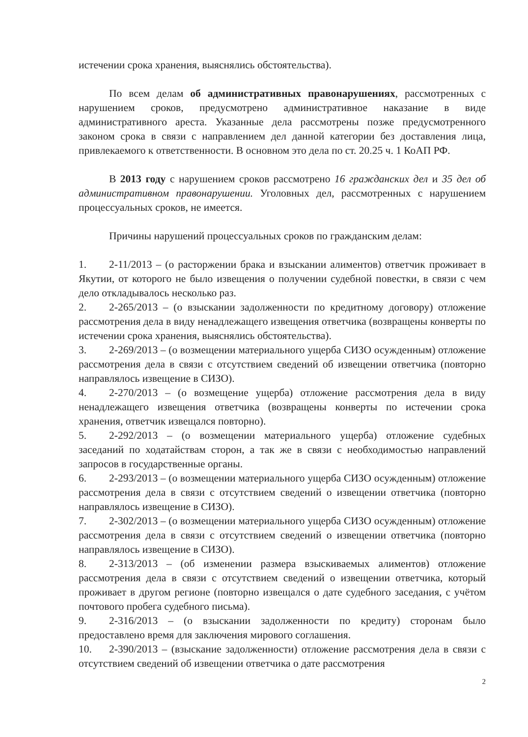истечении срока хранения, выяснялись обстоятельства).
По всем делам об административных правонарушениях, рассмотренных с нарушением сроков, предусмотрено административное наказание в виде административного ареста. Указанные дела рассмотрены позже предусмотренного законом срока в связи с направлением дел данной категории без доставления лица, привлекаемого к ответственности. В основном это дела по ст. 20.25 ч. 1 КоАП РФ.
В 2013 году с нарушением сроков рассмотрено 16 гражданских дел и 35 дел об административном правонарушении. Уголовных дел, рассмотренных с нарушением процессуальных сроков, не имеется.
Причины нарушений процессуальных сроков по гражданским делам:
1. 2-11/2013 – (о расторжении брака и взыскании алиментов) ответчик проживает в Якутии, от которого не было извещения о получении судебной повестки, в связи с чем дело откладывалось несколько раз.
2. 2-265/2013 – (о взыскании задолженности по кредитному договору) отложение рассмотрения дела в виду ненадлежащего извещения ответчика (возвращены конверты по истечении срока хранения, выяснялись обстоятельства).
3. 2-269/2013 – (о возмещении материального ущерба СИЗО осужденным) отложение рассмотрения дела в связи с отсутствием сведений об извещении ответчика (повторно направлялось извещение в СИЗО).
4. 2-270/2013 – (о возмещение ущерба) отложение рассмотрения дела в виду ненадлежащего извещения ответчика (возвращены конверты по истечении срока хранения, ответчик извещался повторно).
5. 2-292/2013 – (о возмещении материального ущерба) отложение судебных заседаний по ходатайствам сторон, а так же в связи с необходимостью направлений запросов в государственные органы.
6. 2-293/2013 – (о возмещении материального ущерба СИЗО осужденным) отложение рассмотрения дела в связи с отсутствием сведений о извещении ответчика (повторно направлялось извещение в СИЗО).
7. 2-302/2013 – (о возмещении материального ущерба СИЗО осужденным) отложение рассмотрения дела в связи с отсутствием сведений о извещении ответчика (повторно направлялось извещение в СИЗО).
8. 2-313/2013 – (об изменении размера взыскиваемых алиментов) отложение рассмотрения дела в связи с отсутствием сведений о извещении ответчика, который проживает в другом регионе (повторно извещался о дате судебного заседания, с учётом почтового пробега судебного письма).
9. 2-316/2013 – (о взыскании задолженности по кредиту) сторонам было предоставлено время для заключения мирового соглашения.
10. 2-390/2013 – (взыскание задолженности) отложение рассмотрения дела в связи с отсутствием сведений об извещении ответчика о дате рассмотрения
2